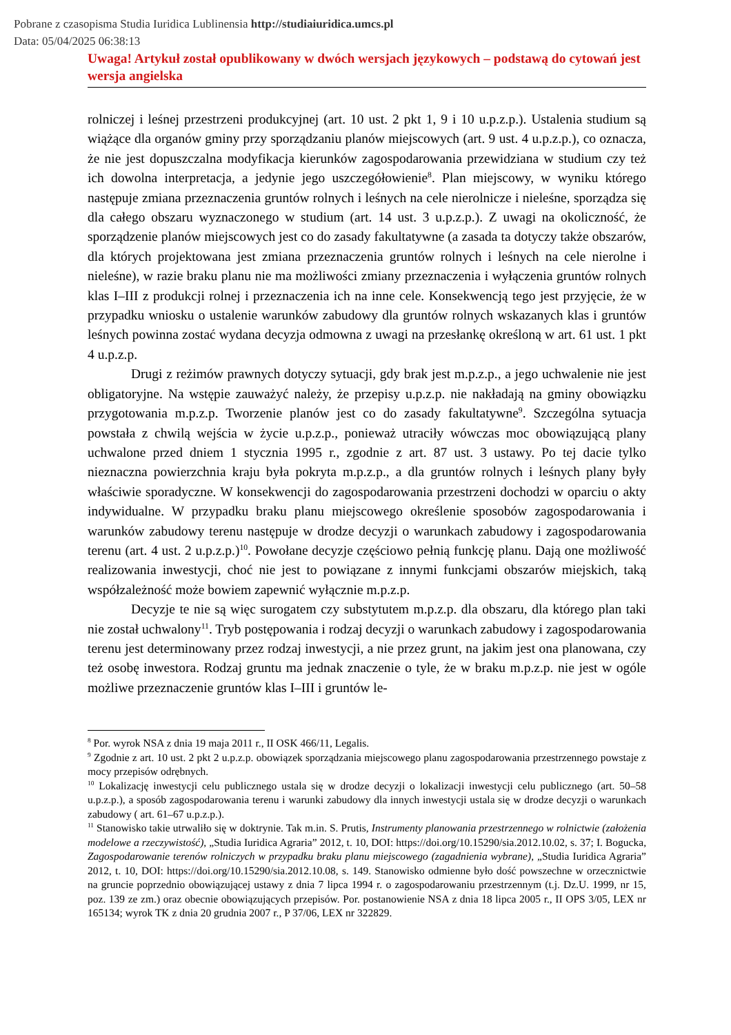Pobrane z czasopisma Studia Iuridica Lublinensia http://studiaiuridica.umcs.pl
Data: 05/04/2025 06:38:13
Uwaga! Artykuł został opublikowany w dwóch wersjach językowych – podstawą do cytowań jest wersja angielska
rolniczej i leśnej przestrzeni produkcyjnej (art. 10 ust. 2 pkt 1, 9 i 10 u.p.z.p.). Ustalenia studium są wiążące dla organów gminy przy sporządzaniu planów miejscowych (art. 9 ust. 4 u.p.z.p.), co oznacza, że nie jest dopuszczalna modyfikacja kierunków zagospodarowania przewidziana w studium czy też ich dowolna interpretacja, a jedynie jego uszczegółowienie<sup>8</sup>. Plan miejscowy, w wyniku którego następuje zmiana przeznaczenia gruntów rolnych i leśnych na cele nierolnicze i nieleśne, sporządza się dla całego obszaru wyznaczonego w studium (art. 14 ust. 3 u.p.z.p.). Z uwagi na okoliczność, że sporządzenie planów miejscowych jest co do zasady fakultatywne (a zasada ta dotyczy także obszarów, dla których projektowana jest zmiana przeznaczenia gruntów rolnych i leśnych na cele nierolne i nieleśne), w razie braku planu nie ma możliwości zmiany przeznaczenia i wyłączenia gruntów rolnych klas I–III z produkcji rolnej i przeznaczenia ich na inne cele. Konsekwencją tego jest przyjęcie, że w przypadku wniosku o ustalenie warunków zabudowy dla gruntów rolnych wskazanych klas i gruntów leśnych powinna zostać wydana decyzja odmowna z uwagi na przesłankę określoną w art. 61 ust. 1 pkt 4 u.p.z.p.
Drugi z reżimów prawnych dotyczy sytuacji, gdy brak jest m.p.z.p., a jego uchwalenie nie jest obligatoryjne. Na wstępie zauważyć należy, że przepisy u.p.z.p. nie nakładają na gminy obowiązku przygotowania m.p.z.p. Tworzenie planów jest co do zasady fakultatywne<sup>9</sup>. Szczególna sytuacja powstała z chwilą wejścia w życie u.p.z.p., ponieważ utraciły wówczas moc obowiązującą plany uchwalone przed dniem 1 stycznia 1995 r., zgodnie z art. 87 ust. 3 ustawy. Po tej dacie tylko nieznaczna powierzchnia kraju była pokryta m.p.z.p., a dla gruntów rolnych i leśnych plany były właściwie sporadyczne. W konsekwencji do zagospodarowania przestrzeni dochodzi w oparciu o akty indywidualne. W przypadku braku planu miejscowego określenie sposobów zagospodarowania i warunków zabudowy terenu następuje w drodze decyzji o warunkach zabudowy i zagospodarowania terenu (art. 4 ust. 2 u.p.z.p.)<sup>10</sup>. Powołane decyzje częściowo pełnią funkcję planu. Dają one możliwość realizowania inwestycji, choć nie jest to powiązane z innymi funkcjami obszarów miejskich, taką współzależność może bowiem zapewnić wyłącznie m.p.z.p.
Decyzje te nie są więc surogatem czy substytutem m.p.z.p. dla obszaru, dla którego plan taki nie został uchwalony<sup>11</sup>. Tryb postępowania i rodzaj decyzji o warunkach zabudowy i zagospodarowania terenu jest determinowany przez rodzaj inwestycji, a nie przez grunt, na jakim jest ona planowana, czy też osobę inwestora. Rodzaj gruntu ma jednak znaczenie o tyle, że w braku m.p.z.p. nie jest w ogóle możliwe przeznaczenie gruntów klas I–III i gruntów le-
<sup>8</sup> Por. wyrok NSA z dnia 19 maja 2011 r., II OSK 466/11, Legalis.
<sup>9</sup> Zgodnie z art. 10 ust. 2 pkt 2 u.p.z.p. obowiązek sporządzania miejscowego planu zagospodarowania przestrzennego powstaje z mocy przepisów odrębnych.
<sup>10</sup> Lokalizację inwestycji celu publicznego ustala się w drodze decyzji o lokalizacji inwestycji celu publicznego (art. 50–58 u.p.z.p.), a sposób zagospodarowania terenu i warunki zabudowy dla innych inwestycji ustala się w drodze decyzji o warunkach zabudowy ( art. 61–67 u.p.z.p.).
<sup>11</sup> Stanowisko takie utrwaliło się w doktrynie. Tak m.in. S. Prutis, Instrumenty planowania przestrzennego w rolnictwie (założenia modelowe a rzeczywistość), „Studia Iuridica Agraria” 2012, t. 10, DOI: https://doi.org/10.15290/sia.2012.10.02, s. 37; I. Bogucka, Zagospodarowanie terenów rolniczych w przypadku braku planu miejscowego (zagadnienia wybrane), „Studia Iuridica Agraria” 2012, t. 10, DOI: https://doi.org/10.15290/sia.2012.10.08, s. 149. Stanowisko odmienne było dość powszechne w orzecznictwie na gruncie poprzednio obowiązującej ustawy z dnia 7 lipca 1994 r. o zagospodarowaniu przestrzennym (t.j. Dz.U. 1999, nr 15, poz. 139 ze zm.) oraz obecnie obowiązujących przepisów. Por. postanowienie NSA z dnia 18 lipca 2005 r., II OPS 3/05, LEX nr 165134; wyrok TK z dnia 20 grudnia 2007 r., P 37/06, LEX nr 322829.